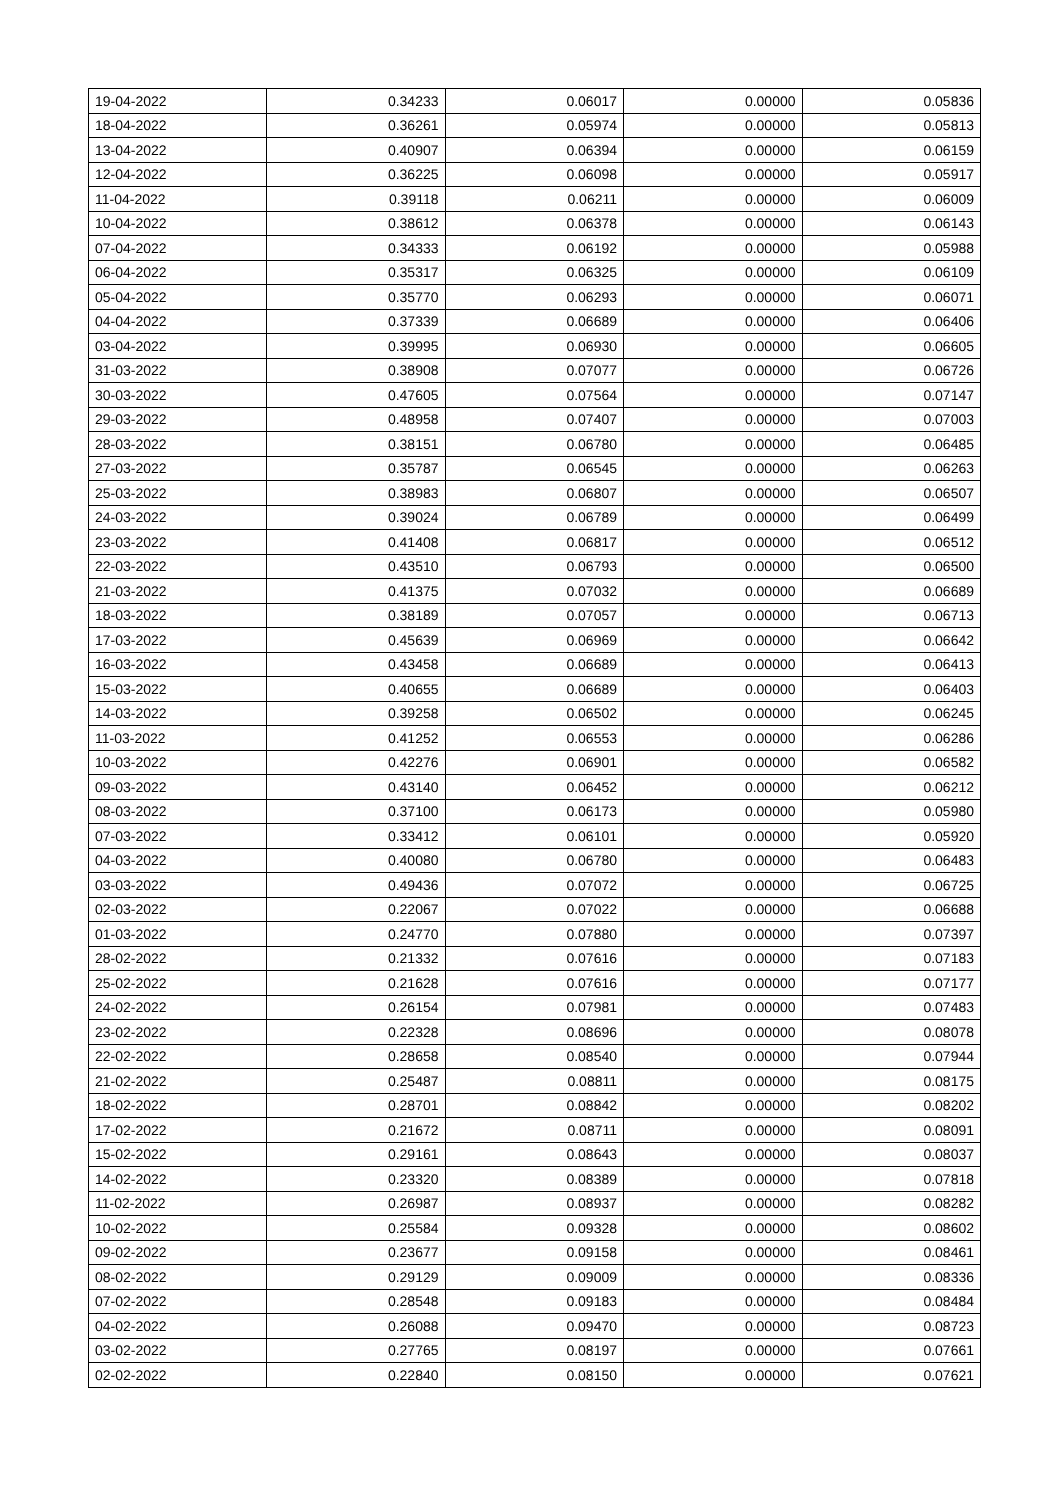| 19-04-2022 | 0.34233 | 0.06017 | 0.00000 | 0.05836 |
| 18-04-2022 | 0.36261 | 0.05974 | 0.00000 | 0.05813 |
| 13-04-2022 | 0.40907 | 0.06394 | 0.00000 | 0.06159 |
| 12-04-2022 | 0.36225 | 0.06098 | 0.00000 | 0.05917 |
| 11-04-2022 | 0.39118 | 0.06211 | 0.00000 | 0.06009 |
| 10-04-2022 | 0.38612 | 0.06378 | 0.00000 | 0.06143 |
| 07-04-2022 | 0.34333 | 0.06192 | 0.00000 | 0.05988 |
| 06-04-2022 | 0.35317 | 0.06325 | 0.00000 | 0.06109 |
| 05-04-2022 | 0.35770 | 0.06293 | 0.00000 | 0.06071 |
| 04-04-2022 | 0.37339 | 0.06689 | 0.00000 | 0.06406 |
| 03-04-2022 | 0.39995 | 0.06930 | 0.00000 | 0.06605 |
| 31-03-2022 | 0.38908 | 0.07077 | 0.00000 | 0.06726 |
| 30-03-2022 | 0.47605 | 0.07564 | 0.00000 | 0.07147 |
| 29-03-2022 | 0.48958 | 0.07407 | 0.00000 | 0.07003 |
| 28-03-2022 | 0.38151 | 0.06780 | 0.00000 | 0.06485 |
| 27-03-2022 | 0.35787 | 0.06545 | 0.00000 | 0.06263 |
| 25-03-2022 | 0.38983 | 0.06807 | 0.00000 | 0.06507 |
| 24-03-2022 | 0.39024 | 0.06789 | 0.00000 | 0.06499 |
| 23-03-2022 | 0.41408 | 0.06817 | 0.00000 | 0.06512 |
| 22-03-2022 | 0.43510 | 0.06793 | 0.00000 | 0.06500 |
| 21-03-2022 | 0.41375 | 0.07032 | 0.00000 | 0.06689 |
| 18-03-2022 | 0.38189 | 0.07057 | 0.00000 | 0.06713 |
| 17-03-2022 | 0.45639 | 0.06969 | 0.00000 | 0.06642 |
| 16-03-2022 | 0.43458 | 0.06689 | 0.00000 | 0.06413 |
| 15-03-2022 | 0.40655 | 0.06689 | 0.00000 | 0.06403 |
| 14-03-2022 | 0.39258 | 0.06502 | 0.00000 | 0.06245 |
| 11-03-2022 | 0.41252 | 0.06553 | 0.00000 | 0.06286 |
| 10-03-2022 | 0.42276 | 0.06901 | 0.00000 | 0.06582 |
| 09-03-2022 | 0.43140 | 0.06452 | 0.00000 | 0.06212 |
| 08-03-2022 | 0.37100 | 0.06173 | 0.00000 | 0.05980 |
| 07-03-2022 | 0.33412 | 0.06101 | 0.00000 | 0.05920 |
| 04-03-2022 | 0.40080 | 0.06780 | 0.00000 | 0.06483 |
| 03-03-2022 | 0.49436 | 0.07072 | 0.00000 | 0.06725 |
| 02-03-2022 | 0.22067 | 0.07022 | 0.00000 | 0.06688 |
| 01-03-2022 | 0.24770 | 0.07880 | 0.00000 | 0.07397 |
| 28-02-2022 | 0.21332 | 0.07616 | 0.00000 | 0.07183 |
| 25-02-2022 | 0.21628 | 0.07616 | 0.00000 | 0.07177 |
| 24-02-2022 | 0.26154 | 0.07981 | 0.00000 | 0.07483 |
| 23-02-2022 | 0.22328 | 0.08696 | 0.00000 | 0.08078 |
| 22-02-2022 | 0.28658 | 0.08540 | 0.00000 | 0.07944 |
| 21-02-2022 | 0.25487 | 0.08811 | 0.00000 | 0.08175 |
| 18-02-2022 | 0.28701 | 0.08842 | 0.00000 | 0.08202 |
| 17-02-2022 | 0.21672 | 0.08711 | 0.00000 | 0.08091 |
| 15-02-2022 | 0.29161 | 0.08643 | 0.00000 | 0.08037 |
| 14-02-2022 | 0.23320 | 0.08389 | 0.00000 | 0.07818 |
| 11-02-2022 | 0.26987 | 0.08937 | 0.00000 | 0.08282 |
| 10-02-2022 | 0.25584 | 0.09328 | 0.00000 | 0.08602 |
| 09-02-2022 | 0.23677 | 0.09158 | 0.00000 | 0.08461 |
| 08-02-2022 | 0.29129 | 0.09009 | 0.00000 | 0.08336 |
| 07-02-2022 | 0.28548 | 0.09183 | 0.00000 | 0.08484 |
| 04-02-2022 | 0.26088 | 0.09470 | 0.00000 | 0.08723 |
| 03-02-2022 | 0.27765 | 0.08197 | 0.00000 | 0.07661 |
| 02-02-2022 | 0.22840 | 0.08150 | 0.00000 | 0.07621 |